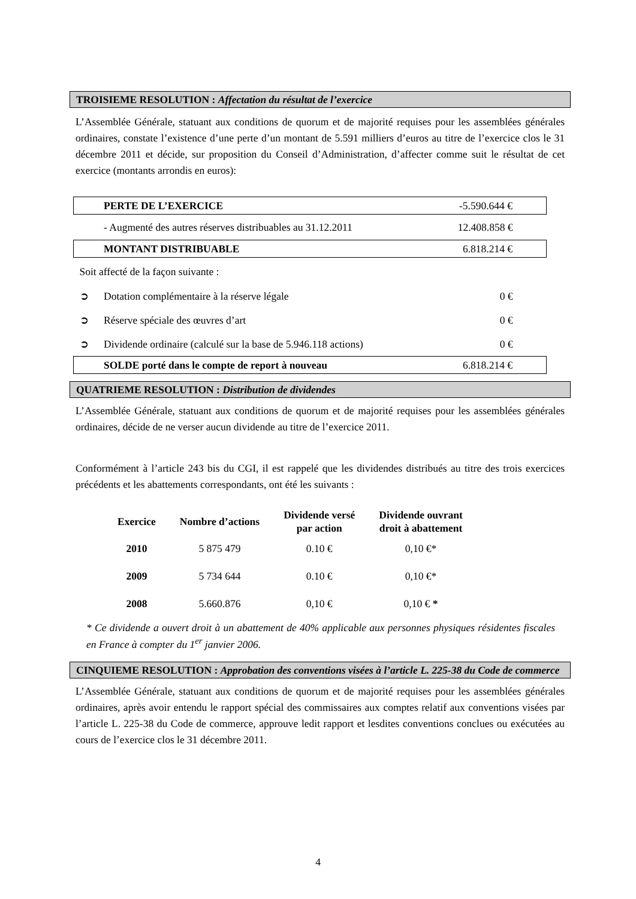TROISIEME RESOLUTION : Affectation du résultat de l’exercice
L’Assemblée Générale, statuant aux conditions de quorum et de majorité requises pour les assemblées générales ordinaires, constate l’existence d’une perte d’un montant de 5.591 milliers d’euros au titre de l’exercice clos le 31 décembre 2011 et décide, sur proposition du Conseil d’Administration, d’affecter comme suit le résultat de cet exercice (montants arrondis en euros):
| | PERTE DE L’EXERCICE | -5.590.644 € |
| | - Augmenté des autres réserves distribuables au 31.12.2011 | 12.408.858 € |
| | MONTANT DISTRIBUABLE | 6.818.214 € |
| Soit affecté de la façon suivante : | | |
| ➲ | Dotation complémentaire à la réserve légale | 0 € |
| ➲ | Réserve spéciale des œuvres d’art | 0 € |
| ➲ | Dividende ordinaire (calculé sur la base de 5.946.118 actions) | 0 € |
| | SOLDE porté dans le compte de report à nouveau | 6.818.214 € |
QUATRIEME RESOLUTION : Distribution de dividendes
L’Assemblée Générale, statuant aux conditions de quorum et de majorité requises pour les assemblées générales ordinaires, décide de ne verser aucun dividende au titre de l’exercice 2011.
Conformément à l’article 243 bis du CGI, il est rappelé que les dividendes distribués au titre des trois exercices précédents et les abattements correspondants, ont été les suivants :
| Exercice | Nombre d’actions | Dividende versé par action | Dividende ouvrant droit à abattement |
| --- | --- | --- | --- |
| 2010 | 5 875 479 | 0.10 € | 0,10 €* |
| 2009 | 5 734 644 | 0.10 € | 0,10 €* |
| 2008 | 5.660.876 | 0,10 € | 0,10 € * |
* Ce dividende a ouvert droit à un abattement de 40% applicable aux personnes physiques résidentes fiscales en France à compter du 1<sup>er</sup> janvier 2006.
CINQUIEME RESOLUTION : Approbation des conventions visées à l’article L. 225-38 du Code de commerce
L’Assemblée Générale, statuant aux conditions de quorum et de majorité requises pour les assemblées générales ordinaires, après avoir entendu le rapport spécial des commissaires aux comptes relatif aux conventions visées par l’article L. 225-38 du Code de commerce, approuve ledit rapport et lesdites conventions conclues ou exécutées au cours de l’exercice clos le 31 décembre 2011.
4